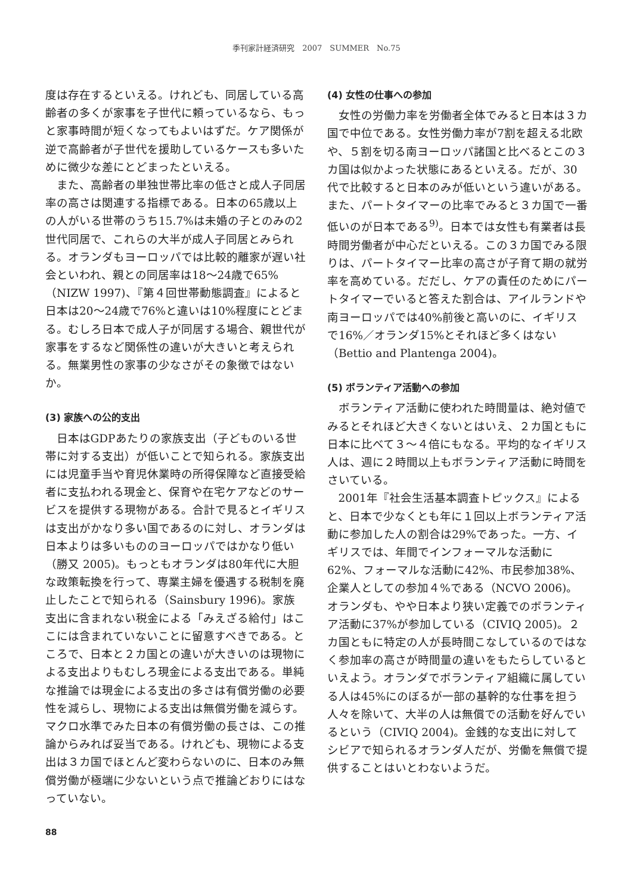季刊家計経済研究　2007　SUMMER　No.75
度は存在するといえる。けれども、同居している高齢者の多くが家事を子世代に頼っているなら、もっと家事時間が短くなってもよいはずだ。ケア関係が逆で高齢者が子世代を援助しているケースも多いために微少な差にとどまったといえる。
また、高齢者の単独世帯比率の低さと成人子同居率の高さは関連する指標である。日本の65歳以上の人がいる世帯のうち15.7%は未婚の子とのみの2世代同居で、これらの大半が成人子同居とみられる。オランダもヨーロッパでは比較的離家が遅い社会といわれ、親との同居率は18〜24歳で65%（NIZW 1997)、『第４回世帯動態調査』によると日本は20〜24歳で76%と違いは10%程度にとどまる。むしろ日本で成人子が同居する場合、親世代が家事をするなど関係性の違いが大きいと考えられる。無業男性の家事の少なさがその象徴ではないか。
(3) 家族への公的支出
日本はGDPあたりの家族支出（子どものいる世帯に対する支出）が低いことで知られる。家族支出には児童手当や育児休業時の所得保障など直接受給者に支払われる現金と、保育や在宅ケアなどのサービスを提供する現物がある。合計で見るとイギリスは支出がかなり多い国であるのに対し、オランダは日本よりは多いもののヨーロッパではかなり低い（勝又 2005)。もっともオランダは80年代に大胆な政策転換を行って、専業主婦を優遇する税制を廃止したことで知られる（Sainsbury 1996)。家族支出に含まれない税金による「みえざる給付」はここには含まれていないことに留意すべきである。ところで、日本と２カ国との違いが大きいのは現物による支出よりもむしろ現金による支出である。単純な推論では現金による支出の多さは有償労働の必要性を減らし、現物による支出は無償労働を減らす。マクロ水準でみた日本の有償労働の長さは、この推論からみれば妥当である。けれども、現物による支出は３カ国でほとんど変わらないのに、日本のみ無償労働が極端に少ないという点で推論どおりにはなっていない。
(4) 女性の仕事への参加
女性の労働力率を労働者全体でみると日本は３カ国で中位である。女性労働力率が7割を超える北欧や、５割を切る南ヨーロッパ諸国と比べるとこの３カ国は似かよった状態にあるといえる。だが、30代で比較すると日本のみが低いという違いがある。また、パートタイマーの比率でみると３カ国で一番低いのが日本である<sup>9)</sup>。日本では女性も有業者は長時間労働者が中心だといえる。この３カ国でみる限りは、パートタイマー比率の高さが子育て期の就労率を高めている。だだし、ケアの責任のためにパートタイマーでいると答えた割合は、アイルランドや南ヨーロッパでは40%前後と高いのに、イギリスで16%／オランダ15%とそれほど多くはない（Bettio and Plantenga 2004)。
(5) ボランティア活動への参加
ボランティア活動に使われた時間量は、絶対値でみるとそれほど大きくないとはいえ、２カ国ともに日本に比べて３〜４倍にもなる。平均的なイギリス人は、週に２時間以上もボランティア活動に時間をさいている。
2001年『社会生活基本調査トピックス』によると、日本で少なくとも年に１回以上ボランティア活動に参加した人の割合は29%であった。一方、イギリスでは、年間でインフォーマルな活動に62%、フォーマルな活動に42%、市民参加38%、企業人としての参加４%である（NCVO 2006)。オランダも、やや日本より狭い定義でのボランティア活動に37%が参加している（CIVIQ 2005)。２カ国ともに特定の人が長時間こなしているのではなく参加率の高さが時間量の違いをもたらしているといえよう。オランダでボランティア組織に属している人は45%にのぼるが一部の基幹的な仕事を担う人々を除いて、大半の人は無償での活動を好んでいるという（CIVIQ 2004)。金銭的な支出に対してシビアで知られるオランダ人だが、労働を無償で提供することはいとわないようだ。
88